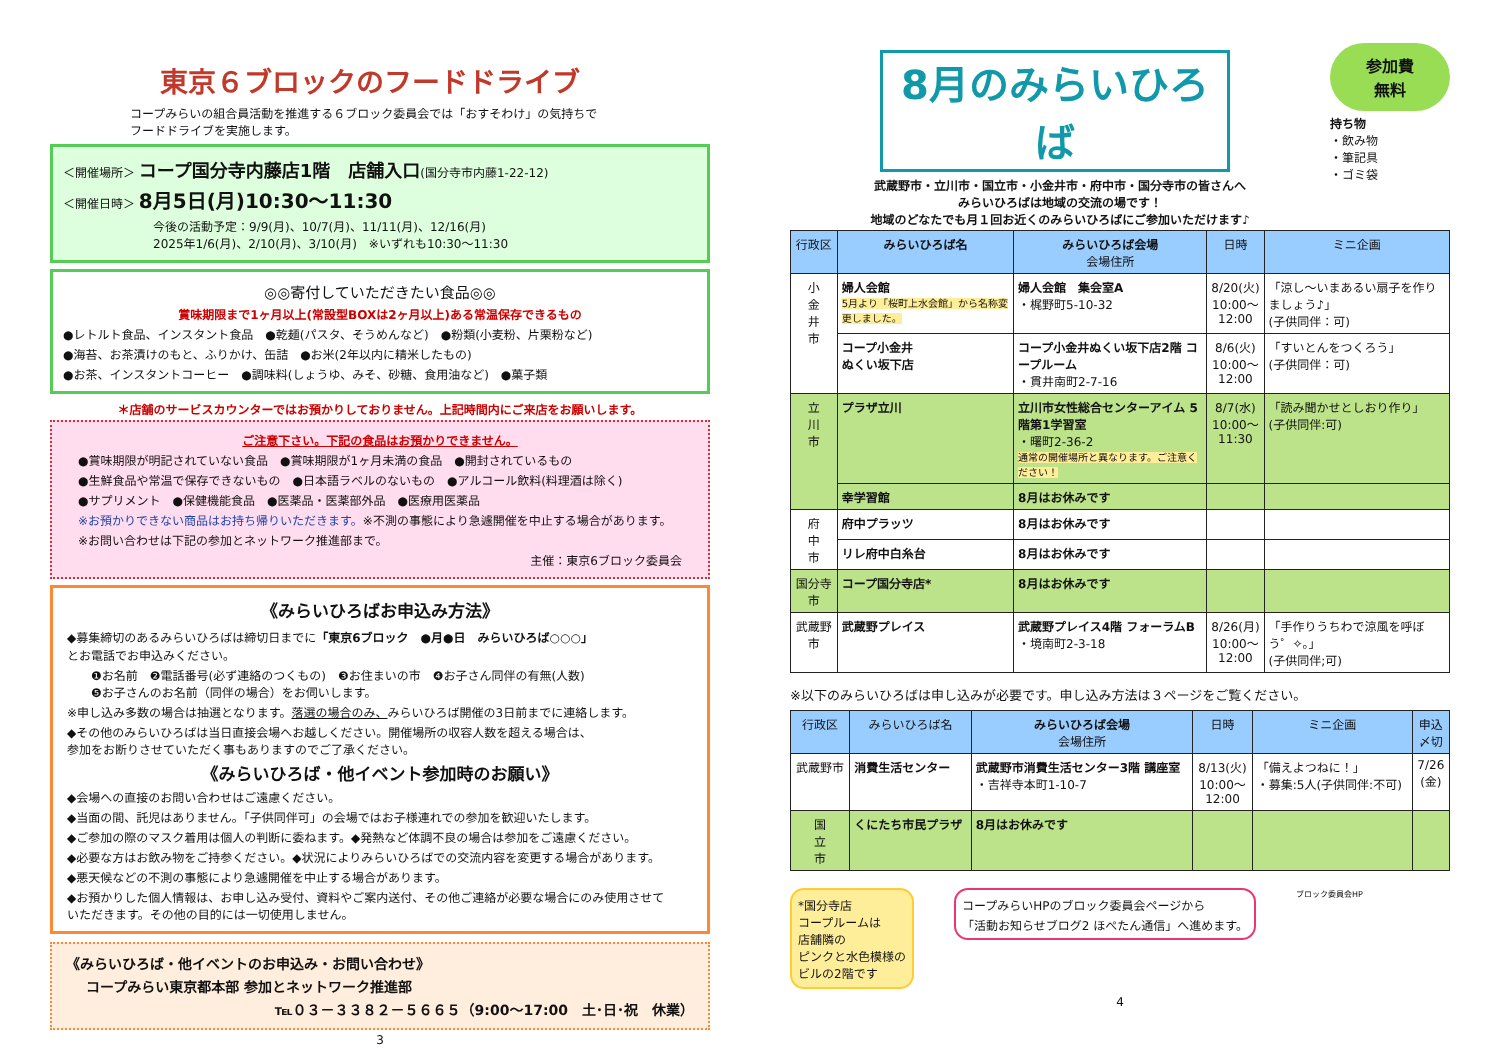東京６ブロックのフードドライブ
コープみらいの組合員活動を推進する６ブロック委員会では「おすそわけ」の気持ちで
フードドライブを実施します。
＜開催場所＞ コープ国分寺内藤店1階　店舗入口(国分寺市内藤1-22-12)
＜開催日時＞ 8月5日(月)10:30～11:30
今後の活動予定：9/9(月)、10/7(月)、11/11(月)、12/16(月)
2025年1/6(月)、2/10(月)、3/10(月)　※いずれも10:30～11:30
◎◎寄付していただきたい食品◎◎
賞味期限まで1ヶ月以上(常設型BOXは2ヶ月以上)ある常温保存できるもの
●レトルト食品、インスタント食品　●乾麺(パスタ、そうめんなど)　●粉類(小麦粉、片栗粉など)
●海苔、お茶漬けのもと、ふりかけ、缶詰　●お米(2年以内に精米したもの)
●お茶、インスタントコーヒー　●調味料(しょうゆ、みそ、砂糖、食用油など)　●菓子類
＊店舗のサービスカウンターではお預かりしておりません。上記時間内にご来店をお願いします。
ご注意下さい。下記の食品はお預かりできません。
●賞味期限が明記されていない食品　●賞味期限が1ヶ月未満の食品　●開封されているもの
●生鮮食品や常温で保存できないもの　●日本語ラベルのないもの　●アルコール飲料(料理酒は除く)
●サプリメント　●保健機能食品　●医薬品・医薬部外品　●医療用医薬品
※お預かりできない商品はお持ち帰りいただきます。※不測の事態により急遽開催を中止する場合があります。
※お問い合わせは下記の参加とネットワーク推進部まで。
主催：東京6ブロック委員会
《みらいひろばお申込み方法》
◆募集締切のあるみらいひろばは締切日までに「東京6ブロック　●月●日　みらいひろば○○○」
とお電話でお申込みください。
❶お名前　❷電話番号(必ず連絡のつくもの)　❸お住まいの市　❹お子さん同伴の有無(人数)
❺お子さんのお名前（同伴の場合）をお伺いします。
※申し込み多数の場合は抽選となります。落選の場合のみ、みらいひろば開催の3日前までに連絡します。
◆その他のみらいひろばは当日直接会場へお越しください。開催場所の収容人数を超える場合は、
参加をお断りさせていただく事もありますのでご了承ください。
《みらいひろば・他イベント参加時のお願い》
◆会場への直接のお問い合わせはご遠慮ください。
◆当面の間、託児はありません。「子供同伴可」の会場ではお子様連れでの参加を歓迎いたします。
◆ご参加の際のマスク着用は個人の判断に委ねます。◆発熱など体調不良の場合は参加をご遠慮ください。
◆必要な方はお飲み物をご持参ください。◆状況によりみらいひろばでの交流内容を変更する場合があります。
◆悪天候などの不測の事態により急遽開催を中止する場合があります。
◆お預かりした個人情報は、お申し込み受付、資料やご案内送付、その他ご連絡が必要な場合にのみ使用させて
いただきます。その他の目的には一切使用しません。
《みらいひろば・他イベントのお申込み・お問い合わせ》
コープみらい東京都本部 参加とネットワーク推進部
℡０３－３３８２－５６６５（9:00～17:00　土･日･祝　休業）
3
8月のみらいひろば
武蔵野市・立川市・国立市・小金井市・府中市・国分寺市の皆さんへ
みらいひろばは地域の交流の場です！
地域のどなたでも月１回お近くのみらいひろばにご参加いただけます♪
参加費
無料
持ち物
・飲み物
・筆記具
・ゴミ袋
| 行政区 | みらいひろば名 | みらいひろば会場 会場住所 | 日時 | ミニ企画 |
| --- | --- | --- | --- | --- |
| 小 金 井 市 | 婦人会館 5月より「桜町上水会館」から名称変更しました。 | 婦人会館 集会室A ・梶野町5-10-32 | 8/20(火) 10:00～ 12:00 | 「涼し～いまあるい扇子を作りましょう♪」 (子供同伴：可) |
| | コープ小金井 ぬくい坂下店 | コープ小金井ぬくい坂下店2階 コープルーム ・貫井南町2-7-16 | 8/6(火) 10:00～ 12:00 | 「すいとんをつくろう」 (子供同伴：可) |
| 立 川 市 | プラザ立川 | 立川市女性総合センターアイム 5階第1学習室 ・曙町2-36-2 通常の開催場所と異なります。ご注意ください！ | 8/7(水) 10:00～ 11:30 | 「読み聞かせとしおり作り」 (子供同伴:可) |
| | 幸学習館 | 8月はお休みです | | |
| 府 中 市 | 府中プラッツ | 8月はお休みです | | |
| | リレ府中白糸台 | 8月はお休みです | | |
| 国分寺市 | コープ国分寺店* | 8月はお休みです | | |
| 武蔵野市 | 武蔵野プレイス | 武蔵野プレイス4階 フォーラムB ・境南町2-3-18 | 8/26(月) 10:00～ 12:00 | 「手作りうちわで涼風を呼ぼう゜✧｡」 (子供同伴;可) |
※以下のみらいひろばは申し込みが必要です。申し込み方法は３ページをご覧ください。
| 行政区 | みらいひろば名 | みらいひろば会場 会場住所 | 日時 | ミニ企画 | 申込 〆切 |
| --- | --- | --- | --- | --- | --- |
| 武蔵野市 | 消費生活センター | 武蔵野市消費生活センター3階 講座室 ・吉祥寺本町1-10-7 | 8/13(火) 10:00～ 12:00 | 「備えよつねに！」 ・募集:5人(子供同伴:不可) | 7/26 (金) |
| 国 立 市 | くにたち市民プラザ | 8月はお休みです | | | |
*国分寺店
コープルームは
店舗隣の
ピンクと水色模様の
ビルの2階です
コープみらいHPのブロック委員会ページから
「活動お知らせブログ2 ほぺたん通信」へ進めます。
ブロック委員会HP
4